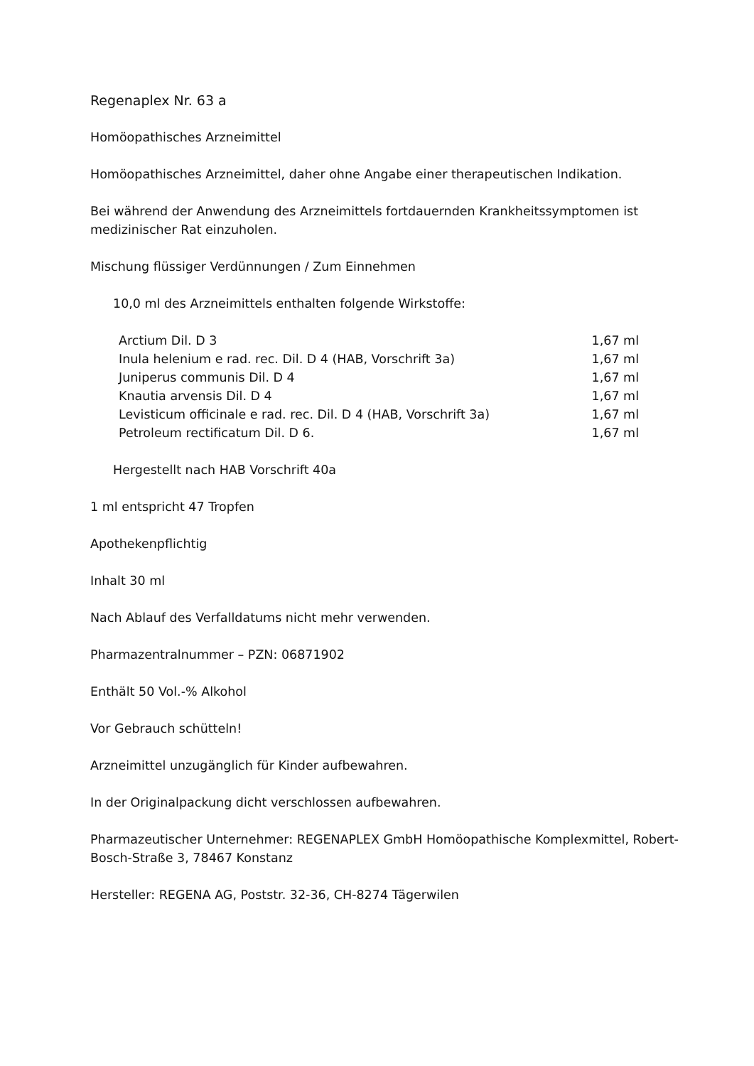Regenaplex Nr. 63 a
Homöopathisches Arzneimittel
Homöopathisches Arzneimittel, daher ohne Angabe einer therapeutischen Indikation.
Bei während der Anwendung des Arzneimittels fortdauernden Krankheitssymptomen ist medizinischer Rat einzuholen.
Mischung flüssiger Verdünnungen / Zum Einnehmen
10,0 ml des Arzneimittels enthalten folgende Wirkstoffe:
| Arctium Dil. D 3 | 1,67 ml |
| Inula helenium e rad. rec. Dil. D 4 (HAB, Vorschrift 3a) | 1,67 ml |
| Juniperus communis Dil. D 4 | 1,67 ml |
| Knautia arvensis Dil. D 4 | 1,67 ml |
| Levisticum officinale e rad. rec. Dil. D 4 (HAB, Vorschrift 3a) | 1,67 ml |
| Petroleum rectificatum Dil. D 6. | 1,67 ml |
Hergestellt nach HAB Vorschrift 40a
1 ml entspricht 47 Tropfen
Apothekenpflichtig
Inhalt 30 ml
Nach Ablauf des Verfalldatums nicht mehr verwenden.
Pharmazentralnummer – PZN: 06871902
Enthält 50 Vol.-% Alkohol
Vor Gebrauch schütteln!
Arzneimittel unzugänglich für Kinder aufbewahren.
In der Originalpackung dicht verschlossen aufbewahren.
Pharmazeutischer Unternehmer: REGENAPLEX GmbH Homöopathische Komplexmittel, Robert-Bosch-Straße 3, 78467 Konstanz
Hersteller: REGENA AG, Poststr. 32-36, CH-8274 Tägerwilen